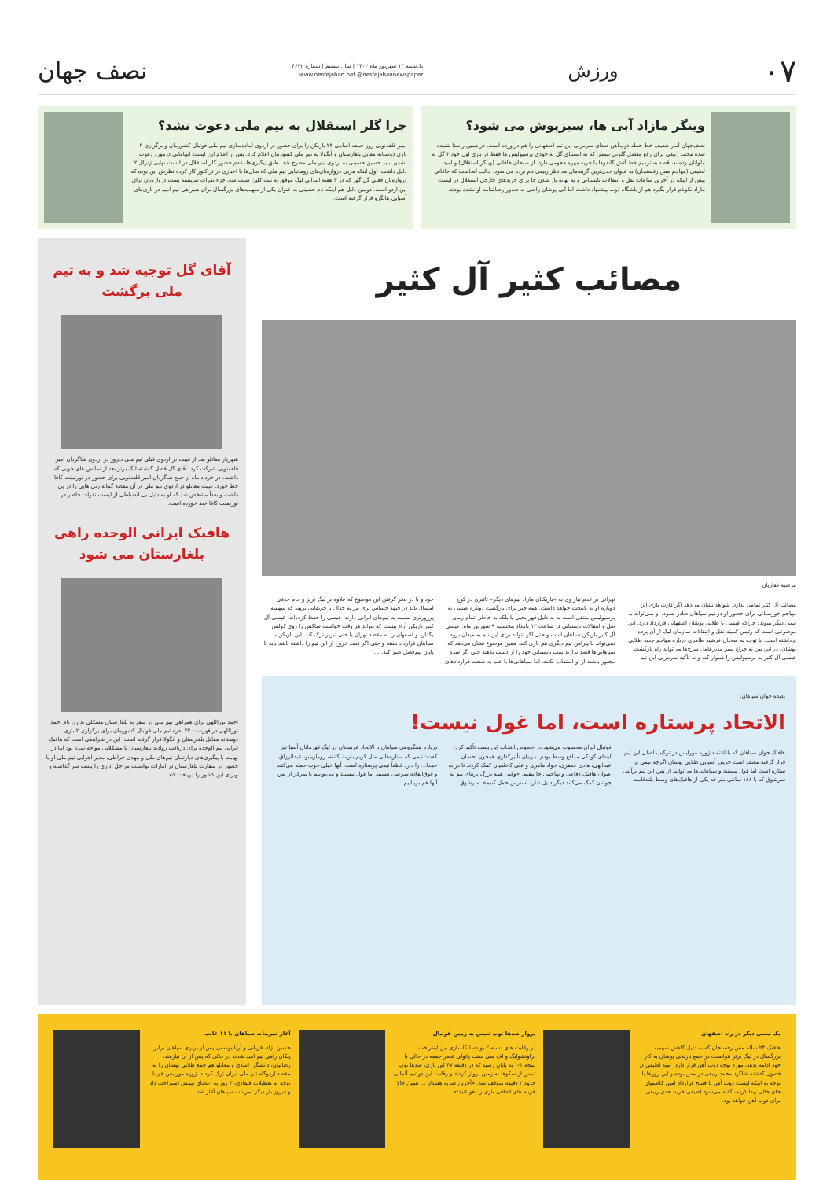۰۷ ورزش یک‌شنبه ۱۲ شهریور ماه ۱۴۰۲ | سال بیستم | شماره ۴۶۷۲
www.nesfejahan.net @nesfejahannewspaper نصف جهان
وینگر مازاد آبی ها، سبزپوش می شود؟
نصف‌جهان آمار ضعیف خط حمله ذوب‌آهن صدای سرمربی این تیم اصفهانی را هم درآورده است. در همین راستا شنیده شده محمد ربیعی برای رفع معضل گلزنی تیمش که به استثنای گل به خودی پرسپولیس ها فقط در بازی اول خود ۲ گل به ملوانان زده‌اند، قصد به ترمیم خط آتش گاندوها با خرید مهره هجومی دارد. از سبحان خاقانی (وینگر استقلال) و امید لطیفی (مهاجم مس رفسنجان) به عنوان جدی‌ترین گزینه‌های مد نظر ربیعی نام برده می شود. جالب آنجاست که خاقانی پیش از اینکه در آخرین ساعات نقل و انتقالات تابستانی و به بهانه باز شدن جا برای خریدهای خارجی استقلال در لیست مازاد نکونام قرار بگیرد هم از باشگاه ذوب پیشنهاد داشت اما آبی پوشان راضی به صدور رضایتنامه او نشده بودند.
چرا گلر استقلال به تیم ملی دعوت نشد؟
امیر قلعه‌نویی روز جمعه اسامی ۲۴ بازیکن را برای حضور در اردوی آماده‌سازی تیم ملی فوتبال کشورمان و برگزاری ۲ بازی دوستانه مقابل بلغارستان و آنگولا به تیم ملی کشورمان اعلام کرد. پس از اعلام این لیست ابهاماتی درمورد دعوت نشدن سید حسین حسینی به اردوی تیم ملی مطرح شد. طبق پیگیری‌ها، عدم حضور گلر استقلال در لیست نهایی ژنرال ۲ دلیل داشت: اول اینکه مربی دروازه‌بان‌های رومانیایی تیم ملی که سال‌ها با اخباری در تراکتور کار کرده نظرش این بوده که دروازه‌بان فعلی گل گهر که در ۳ هفته ابتدایی لیگ موفق به ثبت کلین شیت شد، جزء نفرات شایسته پست دروازه‌بان برای این اردو است. دومین دلیل هم اینکه نام حسینی به عنوان یکی از سهمیه‌های بزرگسال برای همراهی تیم امید در بازی‌های آسیایی هانگژو قرار گرفته است.
مصائب کثیر آل کثیر
مرضیه غفاریان
مصائب آل کثیر تمامی ندارد. شواهد نشان می‌دهد اگر کارت بازی این مهاجم خوزستانی برای حضور او در تیم سپاهان صادر نشود، او نمی‌تواند به تیمی دیگر بپیوندد چراکه عیسی با طلایی پوشان اصفهانی قرارداد دارد. این موضوعی است که رئیس کمیته نقل و انتقالات سازمان لیگ از آن پرده برداشته است. با توجه به سخنان فرشید طاهری درباره مهاجم جدید طلایی پوشان، در این بین نه چراغ سبز مدیرعامل سرخ‌ها می‌تواند راه بازگشت عیسی آل کثیر به پرسپولیس را هموار کند و نه تأکید سرمربی این تیم تهرانی بر عدم نیاز وی به «بازیکنان مازاد تیم‌های دیگر» تأثیری در کوچ دوباره او به پایتخت خواهد داشت. همه چیز برای بازگشت دوباره عیسی به پرسپولیس منتفی است نه به دلیل قهر یحیی یا بلکه به خاطر اتمام زمان نقل و انتقالات تابستانی در ساعت ۱۲ بامداد پنجشنبه ۹ شهریور ماه. عیسی آل کثیر بازیکن سپاهان است و حتی اگر نتواند برای این تیم به میدان برود نمی‌تواند با پیراهن تیم دیگری هم بازی کند. همین موضوع نشان می‌دهد که سپاهانی‌ها قصد ندارند بمب تابستانی خود را از دست بدهند حتی اگر شده مجبور باشند از او استفاده نکنند. اما سپاهانی‌ها با علم به صحت قراردادهای خود و با در نظر گرفتن این موضوع که علاوه بر لیگ برتر و جام حذفی امسال باید در جبهه حساس تری نیز به جدال با حریفانی بروند که سهمیه پرزورتری نسبت به تیم‌های ایرانی دارند، عیسی را حفظ کرده‌اند. عیسی آل کثیر بازیکن آزاد نیست که بتواند هر وقت خواست ساکش را روی کولش بگذارد و اصفهان را به مقصد تهران یا حتی تبریز ترک کند. این بازیکن با سپاهان قرارداد بسته و حتی اگر قصد خروج از این تیم را داشته باشد باید تا پایان نیم‌فصل صبر کند. ...
پدیده جوان سپاهان:
الاتحاد پرستاره است، اما غول نیست!
هافبک جوان سپاهان که با اعتماد ژوزه مورایس در ترکیب اصلی این تیم قرار گرفته معتقد است حریف آسیایی طلایی پوشان اگرچه تیمی پر ستاره است اما غول نیستند و سپاهانی‌ها می‌توانند از پس این تیم برآیند. سرشوق که با ۱۸۶ سانتی متر قد یکی از هافبک‌های وسط بلندقامت فوتبال ایران محسوب می‌شود در خصوص انتخاب این پست تأکید کرد: ابتدای کودکی مدافع وسط بودم. مربیان تأثیرگذاری همچون احسان عبدالهی، هادی جعفری، جواد ماهری و علی کاظمیان کمک کردند تا در به عنوان هافبک دفاعی و تهاجمی جا بیفتم. «وقتی همه بزرگ ترهای تیم به جوانان کمک می‌کنند دیگر دلیل ندارد استرس حمل کنیم». سرشوق درباره همگروهی سپاهان با الاتحاد عربستان در لیگ قهرمانان آسیا نیز گفت: تیمی که ستاره‌هایی مثل کریم بنزما، کانته، رومارینیو، عبدالرزاق حمدا... را دارد قطعاً تیمی پرستاره است. آنها خیلی خوب حمله می‌کنند و فوق‌العاده سرعتی هستند اما غول نیستند و می‌توانیم با تمرکز از پس آنها هم بربیاییم.
آقای گل توجیه شد و به تیم ملی برگشت
شهریار مغانلو بعد از غیبت در اردوی قبلی تیم ملی دیروز در اردوی شاگردان امیر قلعه‌نویی شرکت کرد. آقای گل فصل گذشته لیگ برتر بعد از نمایش های خوبی که داشت، در خرداد ماه از جمع شاگردان امیر قلعه‌نویی برای حضور در تورنمنت کافا خط خورد. غیبت مغانلو در اردوی تیم ملی در آن مقطع گمانه زنی هایی را در پی داشت و بعداً مشخص شد که او به دلیل بی انضباطی از لیست نفرات حاضر در تورنمنت کافا خط خورده است.
هافبک ایرانی الوحده راهی بلغارستان می شود
احمد نوراللهی برای همراهی تیم ملی در سفر به بلغارستان مشکلی ندارد. نام احمد نوراللهی در فهرست ۲۴ نفره تیم ملی فوتبال کشورمان برای برگزاری ۲ بازی دوستانه مقابل بلغارستان و آنگولا قرار گرفته است. این در شرایطی است که هافبک ایرانی تیم الوحده برای دریافت روادید بلغارستان با مشکلاتی مواجه شده بود اما در نهایت با پیگیری‌های دپارتمان تیم‌های ملی و مهدی خراطی، مدیر اجرایی تیم ملی او با حضور در سفارت بلغارستان در امارات توانست مراحل اداری را پشت سر گذاشته و ویزای این کشور را دریافت کند.
یک مسی دیگر در راه اصفهان
هافبک ۲۴ ساله مس رفسنجان که به دلیل کاهش سهمیه بزرگسال در لیگ برتر نتوانست در جمع نارنجی پوشان به کار خود ادامه بدهد، مورد توجه ذوب آهن قرار دارد. امید لطیفی در فصول گذشته شاگرد محمد ربیعی در مس بوده و این روزها با توجه به اینکه لیست ذوب آهن با فسخ قرارداد امین کاظمیان جای خالی پیدا کرده، گفته می‌شود لطیفی خرید بعدی ربیعی برای ذوب آهن خواهد بود.
پرواز صدها توپ تنیس به زمین فوتبال
در رقابت های دسته ۲ بوندسلیگا، بازی بین اینتراخت براونشوایگ و اف سی سنت پائولی عصر جمعه در حالی با نتیجه ۱-۱ به پایان رسید که در دقیقه ۴۷ این بازی، صدها توپ تنیس از سکوها به زمین پرواز کردند و رقابت این دو تیم آلمانی حدود ۲ دقیقه متوقف شد. «آخرین ضربه هشدار ... همین حالا هزینه های اضافی بازی را لغو کنید!»
آغاز تمرینات سپاهان با ۱۱ غایب
حسین نژاد، قربانی و آریا یوسفی پس از برتری سپاهان برابر پیکان راهی تیم امید شدند در حالی که پس از آن نیازمند، رضائیان، دانشگر، اسدی و مغانلو هم جمع طلایی پوشان را به مقصد اردوگاه تیم ملی ایران ترک کردند. ژوزه مورایس هم با توجه به تعطیلات فیفادی، ۳ روز به اعضای تیمش استراحت داد و دیروز بار دیگر تمرینات سپاهان آغاز شد.